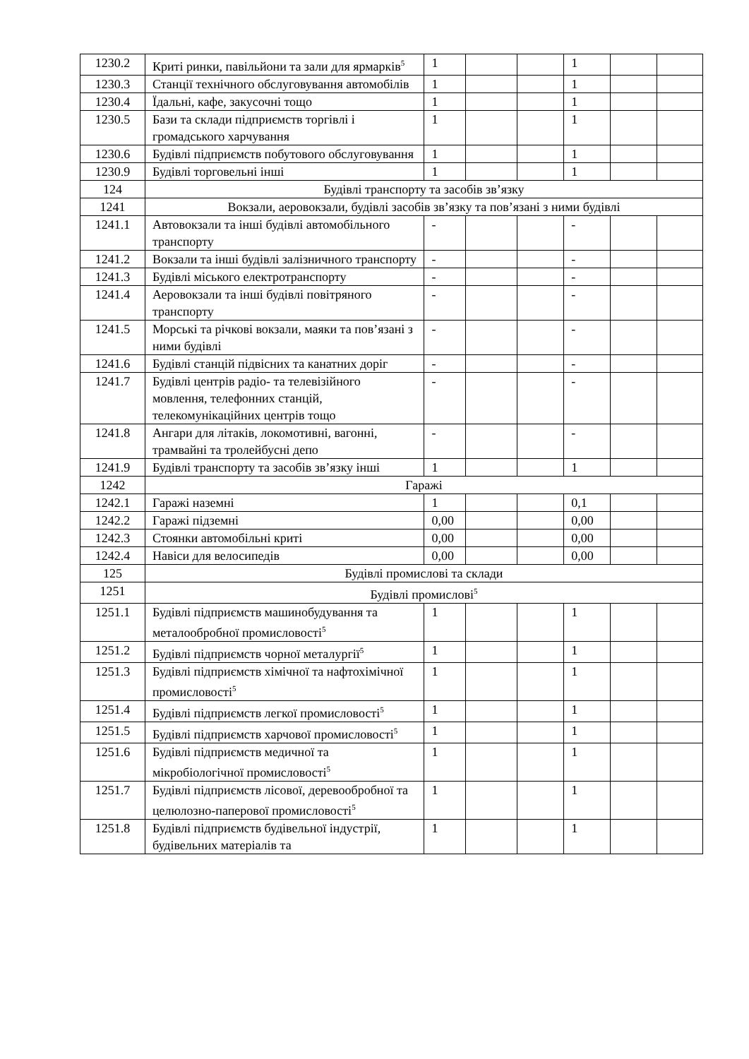| 1230.2 | Криті ринки, павільйони та зали для ярмарків<sup>5</sup> | 1 | | | 1 | | |
| 1230.3 | Станції технічного обслуговування автомобілів | 1 | | | 1 | | |
| 1230.4 | Їдальні, кафе, закусочні тощо | 1 | | | 1 | | |
| 1230.5 | Бази та склади підприємств торгівлі і громадського харчування | 1 | | | 1 | | |
| 1230.6 | Будівлі підприємств побутового обслуговування | 1 | | | 1 | | |
| 1230.9 | Будівлі торговельні інші | 1 | | | 1 | | |
| 124 | Будівлі транспорту та засобів зв’язку | | | | | | |
| 1241 | Вокзали, аеровокзали, будівлі засобів зв’язку та пов’язані з ними будівлі | | | | | | |
| 1241.1 | Автовокзали та інші будівлі автомобільного транспорту | - | | | - | | |
| 1241.2 | Вокзали та інші будівлі залізничного транспорту | - | | | - | | |
| 1241.3 | Будівлі міського електротранспорту | - | | | - | | |
| 1241.4 | Аеровокзали та інші будівлі повітряного транспорту | - | | | - | | |
| 1241.5 | Морські та річкові вокзали, маяки та пов’язані з ними будівлі | - | | | - | | |
| 1241.6 | Будівлі станцій підвісних та канатних доріг | - | | | - | | |
| 1241.7 | Будівлі центрів радіо- та телевізійного мовлення, телефонних станцій, телекомунікаційних центрів тощо | - | | | - | | |
| 1241.8 | Ангари для літаків, локомотивні, вагонні, трамвайні та тролейбусні депо | - | | | - | | |
| 1241.9 | Будівлі транспорту та засобів зв’язку інші | 1 | | | 1 | | |
| 1242 | Гаражі | | | | | | |
| 1242.1 | Гаражі наземні | 1 | | | 0,1 | | |
| 1242.2 | Гаражі підземні | 0,00 | | | 0,00 | | |
| 1242.3 | Стоянки автомобільні криті | 0,00 | | | 0,00 | | |
| 1242.4 | Навіси для велосипедів | 0,00 | | | 0,00 | | |
| 125 | Будівлі промислові та склади | | | | | | |
| 1251 | Будівлі промислові<sup>5</sup> | | | | | | |
| 1251.1 | Будівлі підприємств машинобудування та металообробної промисловості<sup>5</sup> | 1 | | | 1 | | |
| 1251.2 | Будівлі підприємств чорної металургії<sup>5</sup> | 1 | | | 1 | | |
| 1251.3 | Будівлі підприємств хімічної та нафтохімічної промисловості<sup>5</sup> | 1 | | | 1 | | |
| 1251.4 | Будівлі підприємств легкої промисловості<sup>5</sup> | 1 | | | 1 | | |
| 1251.5 | Будівлі підприємств харчової промисловості<sup>5</sup> | 1 | | | 1 | | |
| 1251.6 | Будівлі підприємств медичної та мікробіологічної промисловості<sup>5</sup> | 1 | | | 1 | | |
| 1251.7 | Будівлі підприємств лісової, деревообробної та целюлозно-паперової промисловості<sup>5</sup> | 1 | | | 1 | | |
| 1251.8 | Будівлі підприємств будівельної індустрії, будівельних матеріалів та | 1 | | | 1 | | |